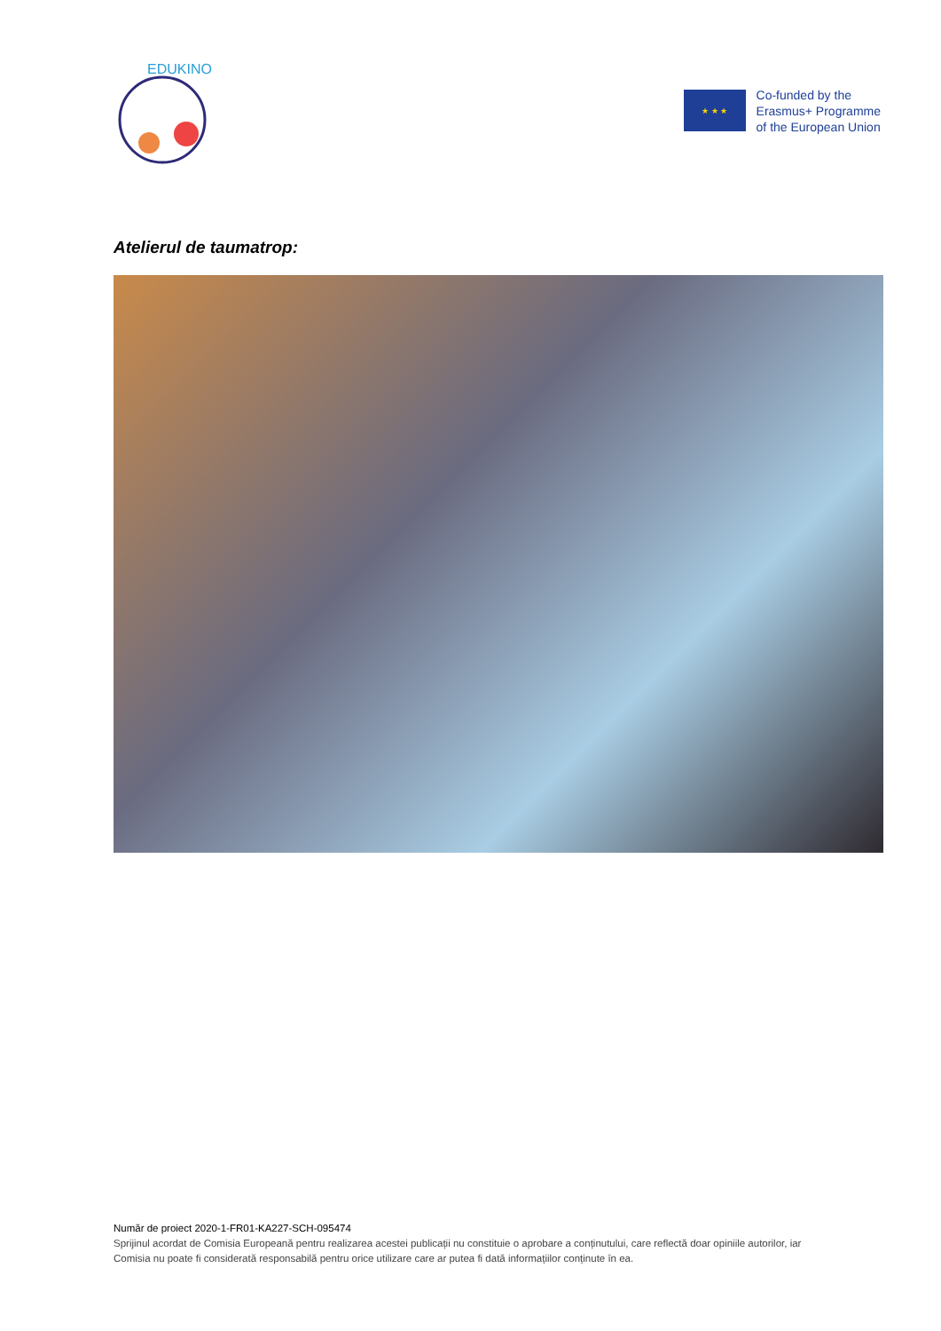EDUKINO
★ ★ ★
Co-funded by the
Erasmus+ Programme
of the European Union
Atelierul de taumatrop:
Număr de proiect 2020-1-FR01-KA227-SCH-095474
Sprijinul acordat de Comisia Europeană pentru realizarea acestei publicații nu constituie o aprobare a conținutului, care reflectă doar opiniile autorilor, iar Comisia nu poate fi considerată responsabilă pentru orice utilizare care ar putea fi dată informațiilor conținute în ea.